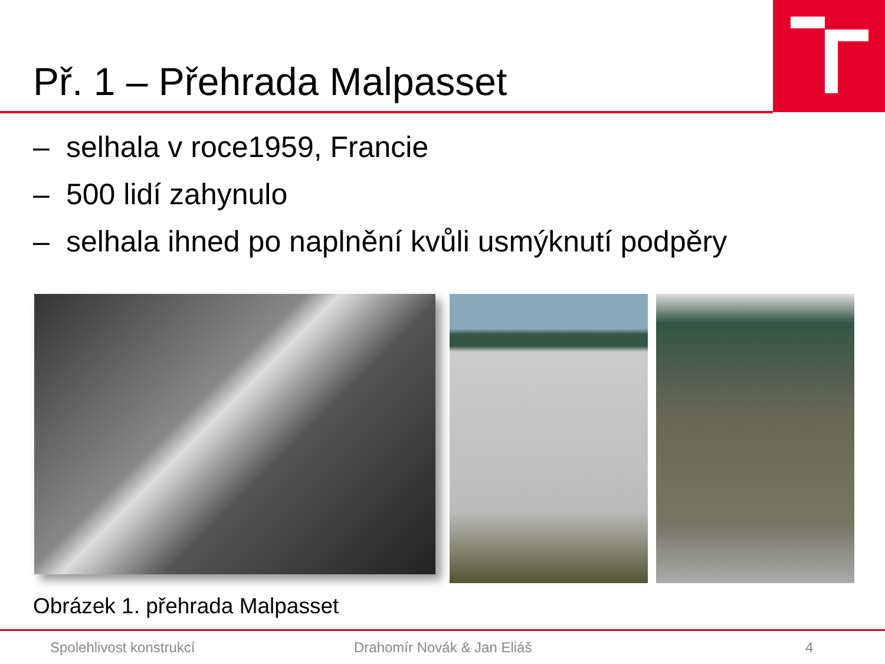Př. 1 – Přehrada Malpasset
– selhala v roce1959, Francie
– 500 lidí zahynulo
– selhala ihned po naplnění kvůli usmýknutí podpěry
Obrázek 1. přehrada Malpasset
Spolehlivost konstrukcí Drahomír Novák & Jan Eliáš 4